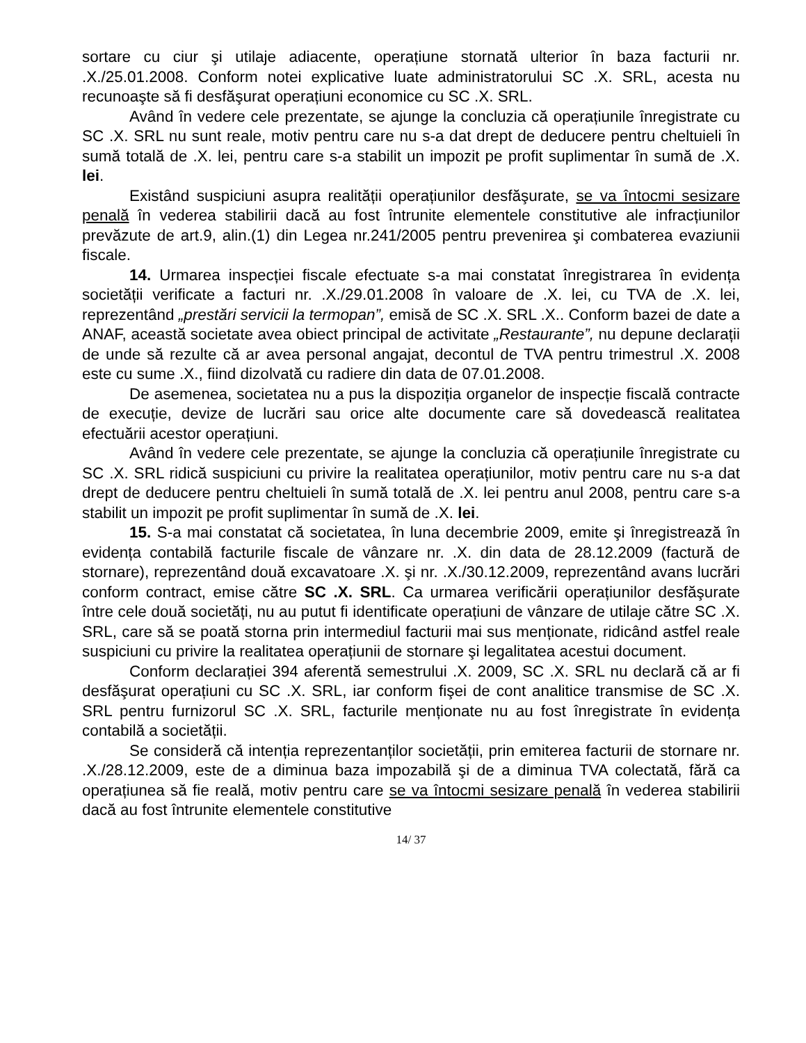sortare cu ciur şi utilaje adiacente, operațiune stornată ulterior în baza facturii nr. .X./25.01.2008. Conform notei explicative luate administratorului SC .X. SRL, acesta nu recunoaşte să fi desfăşurat operațiuni economice cu SC .X. SRL.
Având în vedere cele prezentate, se ajunge la concluzia că operațiunile înregistrate cu SC .X. SRL nu sunt reale, motiv pentru care nu s-a dat drept de deducere pentru cheltuieli în sumă totală de .X. lei, pentru care s-a stabilit un impozit pe profit suplimentar în sumă de .X. lei.
Existând suspiciuni asupra realității operațiunilor desfăşurate, se va întocmi sesizare penală în vederea stabilirii dacă au fost întrunite elementele constitutive ale infracțiunilor prevăzute de art.9, alin.(1) din Legea nr.241/2005 pentru prevenirea şi combaterea evaziunii fiscale.
14. Urmarea inspecției fiscale efectuate s-a mai constatat înregistrarea în evidența societății verificate a facturi nr. .X./29.01.2008 în valoare de .X. lei, cu TVA de .X. lei, reprezentând „prestări servicii la termopan”, emisă de SC .X. SRL .X.. Conform bazei de date a ANAF, această societate avea obiect principal de activitate „Restaurante”, nu depune declarații de unde să rezulte că ar avea personal angajat, decontul de TVA pentru trimestrul .X. 2008 este cu sume .X., fiind dizolvată cu radiere din data de 07.01.2008.
De asemenea, societatea nu a pus la dispoziția organelor de inspecție fiscală contracte de execuție, devize de lucrări sau orice alte documente care să dovedească realitatea efectuării acestor operațiuni.
Având în vedere cele prezentate, se ajunge la concluzia că operațiunile înregistrate cu SC .X. SRL ridică suspiciuni cu privire la realitatea operațiunilor, motiv pentru care nu s-a dat drept de deducere pentru cheltuieli în sumă totală de .X. lei pentru anul 2008, pentru care s-a stabilit un impozit pe profit suplimentar în sumă de .X. lei.
15. S-a mai constatat că societatea, în luna decembrie 2009, emite şi înregistrează în evidența contabilă facturile fiscale de vânzare nr. .X. din data de 28.12.2009 (factură de stornare), reprezentând două excavatoare .X. şi nr. .X./30.12.2009, reprezentând avans lucrări conform contract, emise către SC .X. SRL. Ca urmarea verificării operațiunilor desfăşurate între cele două societăți, nu au putut fi identificate operațiuni de vânzare de utilaje către SC .X. SRL, care să se poată storna prin intermediul facturii mai sus menționate, ridicând astfel reale suspiciuni cu privire la realitatea operațiunii de stornare şi legalitatea acestui document.
Conform declarației 394 aferentă semestrului .X. 2009, SC .X. SRL nu declară că ar fi desfăşurat operațiuni cu SC .X. SRL, iar conform fişei de cont analitice transmise de SC .X. SRL pentru furnizorul SC .X. SRL, facturile menționate nu au fost înregistrate în evidența contabilă a societății.
Se consideră că intenția reprezentanților societății, prin emiterea facturii de stornare nr. .X./28.12.2009, este de a diminua baza impozabilă şi de a diminua TVA colectată, fără ca operațiunea să fie reală, motiv pentru care se va întocmi sesizare penală în vederea stabilirii dacă au fost întrunite elementele constitutive
14/ 37